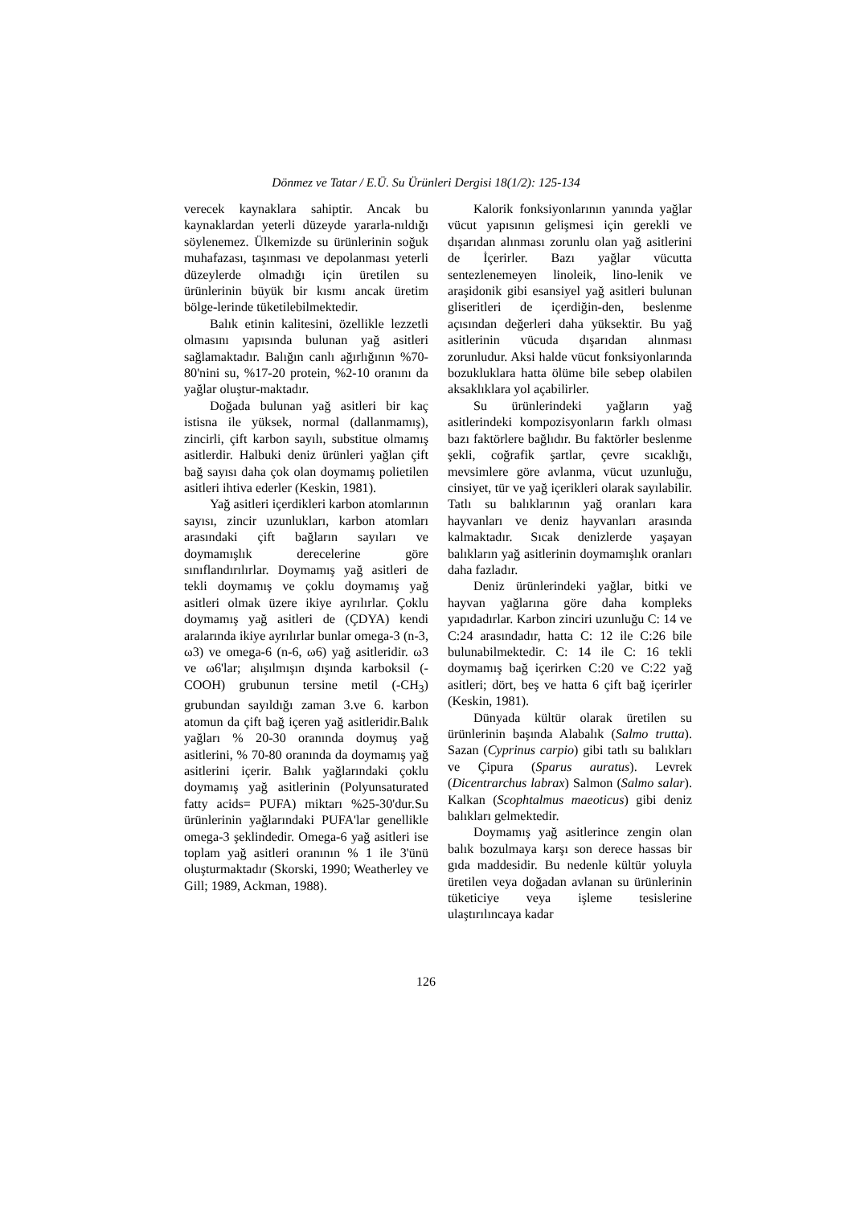Dönmez ve Tatar / E.Ü. Su Ürünleri Dergisi 18(1/2): 125-134
verecek kaynaklara sahiptir. Ancak bu kaynaklardan yeterli düzeyde yararla-nıldığı söylenemez. Ülkemizde su ürünlerinin soğuk muhafazası, taşınması ve depolanması yeterli düzeylerde olmadığı için üretilen su ürünlerinin büyük bir kısmı ancak üretim bölge-lerinde tüketilebilmektedir.
Balık etinin kalitesini, özellikle lezzetli olmasını yapısında bulunan yağ asitleri sağlamaktadır. Balığın canlı ağırlığının %70-80'nini su, %17-20 protein, %2-10 oranını da yağlar oluştur-maktadır.
Doğada bulunan yağ asitleri bir kaç istisna ile yüksek, normal (dallanmamış), zincirli, çift karbon sayılı, substitue olmamış asitlerdir. Halbuki deniz ürünleri yağlan çift bağ sayısı daha çok olan doymamış polietilen asitleri ihtiva ederler (Keskin, 1981).
Yağ asitleri içerdikleri karbon atomlarının sayısı, zincir uzunlukları, karbon atomları arasındaki çift bağların sayıları ve doymamışlık derecelerine göre sınıflandırılırlar. Doymamış yağ asitleri de tekli doymamış ve çoklu doymamış yağ asitleri olmak üzere ikiye ayrılırlar. Çoklu doymamış yağ asitleri de (ÇDYA) kendi aralarında ikiye ayrılırlar bunlar omega-3 (n-3, ω3) ve omega-6 (n-6, ω6) yağ asitleridir. ω3 ve ω6'lar; alışılmışın dışında karboksil (-COOH) grubunun tersine metil (-CH<sub>3</sub>) grubundan sayıldığı zaman 3.ve 6. karbon atomun da çift bağ içeren yağ asitleridir.Balık yağları % 20-30 oranında doymuş yağ asitlerini, % 70-80 oranında da doymamış yağ asitlerini içerir. Balık yağlarındaki çoklu doymamış yağ asitlerinin (Polyunsaturated fatty acids= PUFA) miktarı %25-30'dur.Su ürünlerinin yağlarındaki PUFA'lar genellikle omega-3 şeklindedir. Omega-6 yağ asitleri ise toplam yağ asitleri oranının % 1 ile 3'ünü oluşturmaktadır (Skorski, 1990; Weatherley ve Gill; 1989, Ackman, 1988).
Kalorik fonksiyonlarının yanında yağlar vücut yapısının gelişmesi için gerekli ve dışarıdan alınması zorunlu olan yağ asitlerini de İçerirler. Bazı yağlar vücutta sentezlenemeyen linoleik, lino-lenik ve araşidonik gibi esansiyel yağ asitleri bulunan gliseritleri de içerdiğin-den, beslenme açısından değerleri daha yüksektir. Bu yağ asitlerinin vücuda dışarıdan alınması zorunludur. Aksi halde vücut fonksiyonlarında bozukluklara hatta ölüme bile sebep olabilen aksaklıklara yol açabilirler.
Su ürünlerindeki yağların yağ asitlerindeki kompozisyonların farklı olması bazı faktörlere bağlıdır. Bu faktörler beslenme şekli, coğrafik şartlar, çevre sıcaklığı, mevsimlere göre avlanma, vücut uzunluğu, cinsiyet, tür ve yağ içerikleri olarak sayılabilir. Tatlı su balıklarının yağ oranları kara hayvanları ve deniz hayvanları arasında kalmaktadır. Sıcak denizlerde yaşayan balıkların yağ asitlerinin doymamışlık oranları daha fazladır.
Deniz ürünlerindeki yağlar, bitki ve hayvan yağlarına göre daha kompleks yapıdadırlar. Karbon zinciri uzunluğu C: 14 ve C:24 arasındadır, hatta C: 12 ile C:26 bile bulunabilmektedir. C: 14 ile C: 16 tekli doymamış bağ içerirken C:20 ve C:22 yağ asitleri; dört, beş ve hatta 6 çift bağ içerirler (Keskin, 1981).
Dünyada kültür olarak üretilen su ürünlerinin başında Alabalık (Salmo trutta). Sazan (Cyprinus carpio) gibi tatlı su balıkları ve Çipura (Sparus auratus). Levrek (Dicentrarchus labrax) Salmon (Salmo salar). Kalkan (Scophtalmus maeoticus) gibi deniz balıkları gelmektedir.
Doymamış yağ asitlerince zengin olan balık bozulmaya karşı son derece hassas bir gıda maddesidir. Bu nedenle kültür yoluyla üretilen veya doğadan avlanan su ürünlerinin tüketiciye veya işleme tesislerine ulaştırılıncaya kadar
126